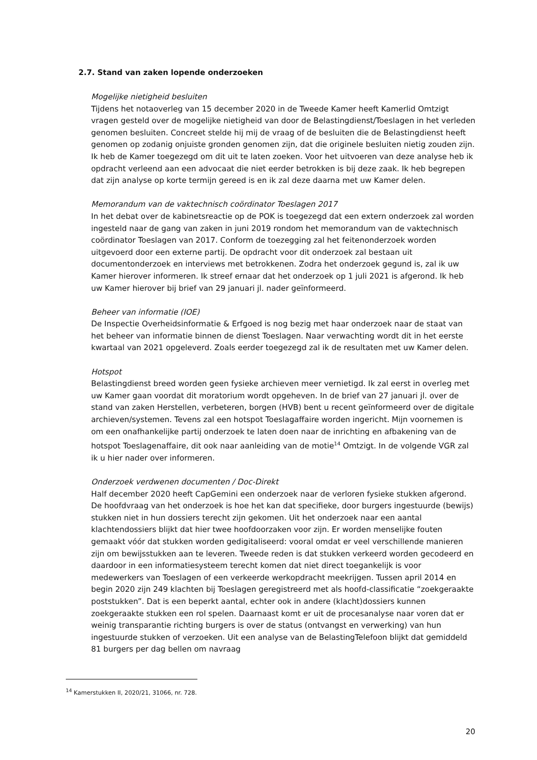2.7. Stand van zaken lopende onderzoeken
Mogelijke nietigheid besluiten
Tijdens het notaoverleg van 15 december 2020 in de Tweede Kamer heeft Kamerlid Omtzigt vragen gesteld over de mogelijke nietigheid van door de Belastingdienst/Toeslagen in het verleden genomen besluiten. Concreet stelde hij mij de vraag of de besluiten die de Belastingdienst heeft genomen op zodanig onjuiste gronden genomen zijn, dat die originele besluiten nietig zouden zijn. Ik heb de Kamer toegezegd om dit uit te laten zoeken. Voor het uitvoeren van deze analyse heb ik opdracht verleend aan een advocaat die niet eerder betrokken is bij deze zaak. Ik heb begrepen dat zijn analyse op korte termijn gereed is en ik zal deze daarna met uw Kamer delen.
Memorandum van de vaktechnisch coördinator Toeslagen 2017
In het debat over de kabinetsreactie op de POK is toegezegd dat een extern onderzoek zal worden ingesteld naar de gang van zaken in juni 2019 rondom het memorandum van de vaktechnisch coördinator Toeslagen van 2017. Conform de toezegging zal het feitenonderzoek worden uitgevoerd door een externe partij. De opdracht voor dit onderzoek zal bestaan uit documentonderzoek en interviews met betrokkenen. Zodra het onderzoek gegund is, zal ik uw Kamer hierover informeren. Ik streef ernaar dat het onderzoek op 1 juli 2021 is afgerond. Ik heb uw Kamer hierover bij brief van 29 januari jl. nader geïnformeerd.
Beheer van informatie (IOE)
De Inspectie Overheidsinformatie & Erfgoed is nog bezig met haar onderzoek naar de staat van het beheer van informatie binnen de dienst Toeslagen. Naar verwachting wordt dit in het eerste kwartaal van 2021 opgeleverd. Zoals eerder toegezegd zal ik de resultaten met uw Kamer delen.
Hotspot
Belastingdienst breed worden geen fysieke archieven meer vernietigd. Ik zal eerst in overleg met uw Kamer gaan voordat dit moratorium wordt opgeheven. In de brief van 27 januari jl. over de stand van zaken Herstellen, verbeteren, borgen (HVB) bent u recent geïnformeerd over de digitale archieven/systemen. Tevens zal een hotspot Toeslagaffaire worden ingericht. Mijn voornemen is om een onafhankelijke partij onderzoek te laten doen naar de inrichting en afbakening van de hotspot Toeslagenaffaire, dit ook naar aanleiding van de motie<sup>14</sup> Omtzigt. In de volgende VGR zal ik u hier nader over informeren.
Onderzoek verdwenen documenten / Doc-Direkt
Half december 2020 heeft CapGemini een onderzoek naar de verloren fysieke stukken afgerond. De hoofdvraag van het onderzoek is hoe het kan dat specifieke, door burgers ingestuurde (bewijs) stukken niet in hun dossiers terecht zijn gekomen. Uit het onderzoek naar een aantal klachtendossiers blijkt dat hier twee hoofdoorzaken voor zijn. Er worden menselijke fouten gemaakt vóór dat stukken worden gedigitaliseerd: vooral omdat er veel verschillende manieren zijn om bewijsstukken aan te leveren. Tweede reden is dat stukken verkeerd worden gecodeerd en daardoor in een informatiesysteem terecht komen dat niet direct toegankelijk is voor medewerkers van Toeslagen of een verkeerde werkopdracht meekrijgen. Tussen april 2014 en begin 2020 zijn 249 klachten bij Toeslagen geregistreerd met als hoofd-classificatie “zoekgeraakte poststukken”. Dat is een beperkt aantal, echter ook in andere (klacht)dossiers kunnen zoekgeraakte stukken een rol spelen. Daarnaast komt er uit de procesanalyse naar voren dat er weinig transparantie richting burgers is over de status (ontvangst en verwerking) van hun ingestuurde stukken of verzoeken. Uit een analyse van de BelastingTelefoon blijkt dat gemiddeld 81 burgers per dag bellen om navraag
<sup>14</sup> Kamerstukken II, 2020/21, 31066, nr. 728.
20